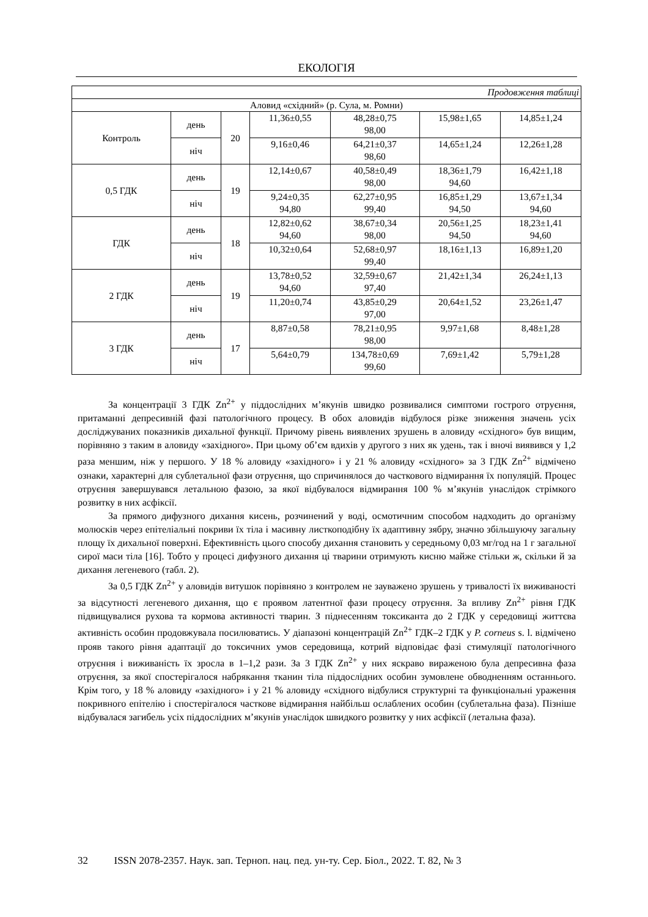ЕКОЛОГІЯ
| Продовження таблиці | | | | | | |
| Аловид «східний» (р. Сула, м. Ромни) | | | | | | |
| Контроль | день | 20 | 11,36±0,55 | 48,28±0,75 98,00 | 15,98±1,65 | 14,85±1,24 |
| | ніч | | 9,16±0,46 | 64,21±0,37 98,60 | 14,65±1,24 | 12,26±1,28 |
| 0,5 ГДК | день | 19 | 12,14±0,67 | 40,58±0,49 98,00 | 18,36±1,79 94,60 | 16,42±1,18 |
| | ніч | | 9,24±0,35 94,80 | 62,27±0,95 99,40 | 16,85±1,29 94,50 | 13,67±1,34 94,60 |
| ГДК | день | 18 | 12,82±0,62 94,60 | 38,67±0,34 98,00 | 20,56±1,25 94,50 | 18,23±1,41 94,60 |
| | ніч | | 10,32±0,64 | 52,68±0,97 99,40 | 18,16±1,13 | 16,89±1,20 |
| 2 ГДК | день | 19 | 13,78±0,52 94,60 | 32,59±0,67 97,40 | 21,42±1,34 | 26,24±1,13 |
| | ніч | | 11,20±0,74 | 43,85±0,29 97,00 | 20,64±1,52 | 23,26±1,47 |
| 3 ГДК | день | 17 | 8,87±0,58 | 78,21±0,95 98,00 | 9,97±1,68 | 8,48±1,28 |
| | ніч | | 5,64±0,79 | 134,78±0,69 99,60 | 7,69±1,42 | 5,79±1,28 |
За концентрації 3 ГДК Zn<sup>2+</sup> у піддослідних м’якунів швидко розвивалися симптоми гострого отруєння, притаманні депресивній фазі патологічного процесу. В обох аловидів відбулося різке зниження значень усіх досліджуваних показників дихальної функції. Причому рівень виявлених зрушень в аловиду «східного» був вищим, порівняно з таким в аловиду «західного». При цьому об’єм вдихів у другого з них як удень, так і вночі виявився у 1,2 раза меншим, ніж у першого. У 18 % аловиду «західного» і у 21 % аловиду «східного» за 3 ГДК Zn<sup>2+</sup> відмічено ознаки, характерні для сублетальної фази отруєння, що спричинялося до часткового відмирання їх популяцій. Процес отруєння завершувався летальною фазою, за якої відбувалося відмирання 100 % м’якунів унаслідок стрімкого розвитку в них асфіксії.
За прямого дифузного дихання кисень, розчинений у воді, осмотичним способом надходить до організму молюсків через епітеліальні покриви їх тіла і масивну листкоподібну їх адаптивну зябру, значно збільшуючу загальну площу їх дихальної поверхні. Ефективність цього способу дихання становить у середньому 0,03 мг/год на 1 г загальної сирої маси тіла [16]. Тобто у процесі дифузного дихання ці тварини отримують кисню майже стільки ж, скільки й за дихання легеневого (табл. 2).
За 0,5 ГДК Zn<sup>2+</sup> у аловидів витушок порівняно з контролем не зауважено зрушень у тривалості їх виживаності за відсутності легеневого дихання, що є проявом латентної фази процесу отруєння. За впливу Zn<sup>2+</sup> рівня ГДК підвищувалися рухова та кормова активності тварин. З піднесенням токсиканта до 2 ГДК у середовищі життєва активність особин продовжувала посилюватись. У діапазоні концентрацій Zn<sup>2+</sup> ГДК–2 ГДК у P. corneus s. l. відмічено прояв такого рівня адаптації до токсичних умов середовища, котрий відповідає фазі стимуляції патологічного отруєння і виживаність їх зросла в 1–1,2 рази. За 3 ГДК Zn<sup>2+</sup> у них яскраво вираженою була депресивна фаза отруєння, за якої спостерігалося набрякання тканин тіла піддослідних особин зумовлене обводненням останнього. Крім того, у 18 % аловиду «західного» і у 21 % аловиду «східного відбулися структурні та функціональні ураження покривного епітелію і спостерігалося часткове відмирання найбільш ослаблених особин (сублетальна фаза). Пізніше відбувалася загибель усіх піддослідних м’якунів унаслідок швидкого розвитку у них асфіксії (летальна фаза).
32 ISSN 2078-2357. Наук. зап. Терноп. нац. пед. ун-ту. Сер. Біол., 2022. Т. 82, № 3